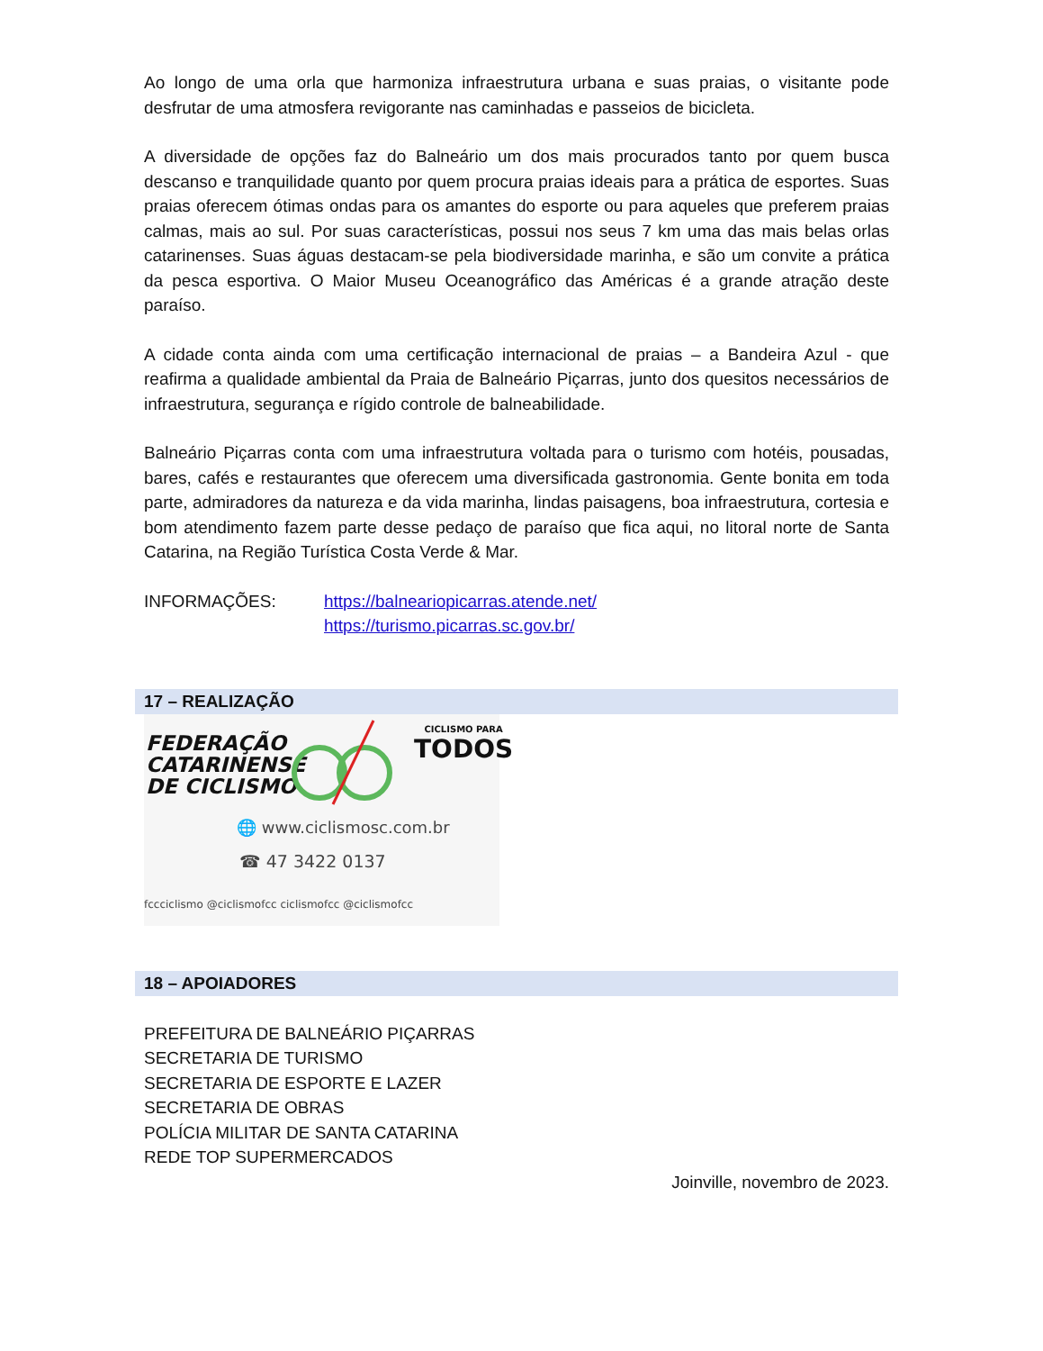Ao longo de uma orla que harmoniza infraestrutura urbana e suas praias, o visitante pode desfrutar de uma atmosfera revigorante nas caminhadas e passeios de bicicleta.
A diversidade de opções faz do Balneário um dos mais procurados tanto por quem busca descanso e tranquilidade quanto por quem procura praias ideais para a prática de esportes. Suas praias oferecem ótimas ondas para os amantes do esporte ou para aqueles que preferem praias calmas, mais ao sul. Por suas características, possui nos seus 7 km uma das mais belas orlas catarinenses. Suas águas destacam-se pela biodiversidade marinha, e são um convite a prática da pesca esportiva. O Maior Museu Oceanográfico das Américas é a grande atração deste paraíso.
A cidade conta ainda com uma certificação internacional de praias – a Bandeira Azul - que reafirma a qualidade ambiental da Praia de Balneário Piçarras, junto dos quesitos necessários de infraestrutura, segurança e rígido controle de balneabilidade.
Balneário Piçarras conta com uma infraestrutura voltada para o turismo com hotéis, pousadas, bares, cafés e restaurantes que oferecem uma diversificada gastronomia. Gente bonita em toda parte, admiradores da natureza e da vida marinha, lindas paisagens, boa infraestrutura, cortesia e bom atendimento fazem parte desse pedaço de paraíso que fica aqui, no litoral norte de Santa Catarina, na Região Turística Costa Verde & Mar.
INFORMAÇÕES: https://balneariopicarras.atende.net/
https://turismo.picarras.sc.gov.br/
17 – REALIZAÇÃO
FEDERAÇÃO
CATARINENSE
DE CICLISMO
CICLISMO PARA
TODOS
🌐 www.ciclismosc.com.br
☎ 47 3422 0137
fccciclismo @ciclismofcc ciclismofcc @ciclismofcc
18 – APOIADORES
PREFEITURA DE BALNEÁRIO PIÇARRAS
SECRETARIA DE TURISMO
SECRETARIA DE ESPORTE E LAZER
SECRETARIA DE OBRAS
POLÍCIA MILITAR DE SANTA CATARINA
REDE TOP SUPERMERCADOS
Joinville, novembro de 2023.